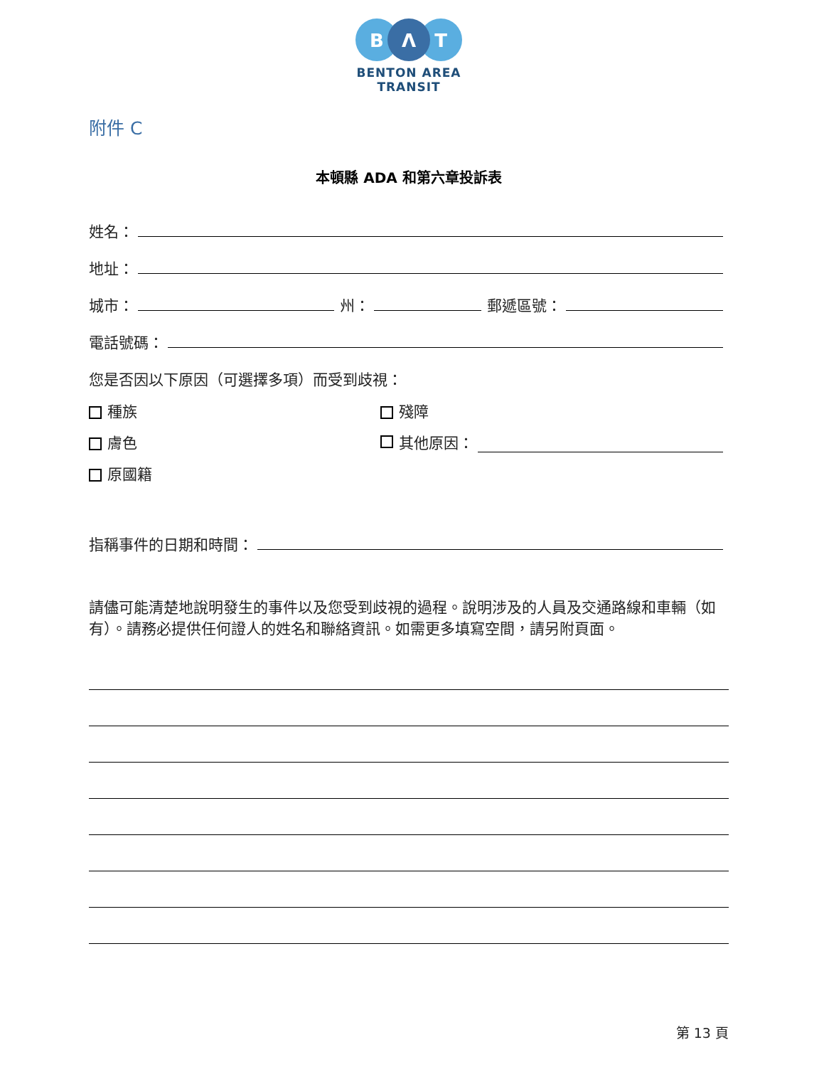B
Λ
T
BENTON AREA
TRANSIT
附件 C
本頓縣 ADA 和第六章投訴表
姓名：
地址：
城市： 州： 郵遞區號：
電話號碼：
您是否因以下原因（可選擇多項）而受到歧視：
種族 殘障
膚色 其他原因：
原國籍
指稱事件的日期和時間：
請儘可能清楚地說明發生的事件以及您受到歧視的過程。說明涉及的人員及交通路線和車輛（如有）。請務必提供任何證人的姓名和聯絡資訊。如需更多填寫空間，請另附頁面。
第 13 頁